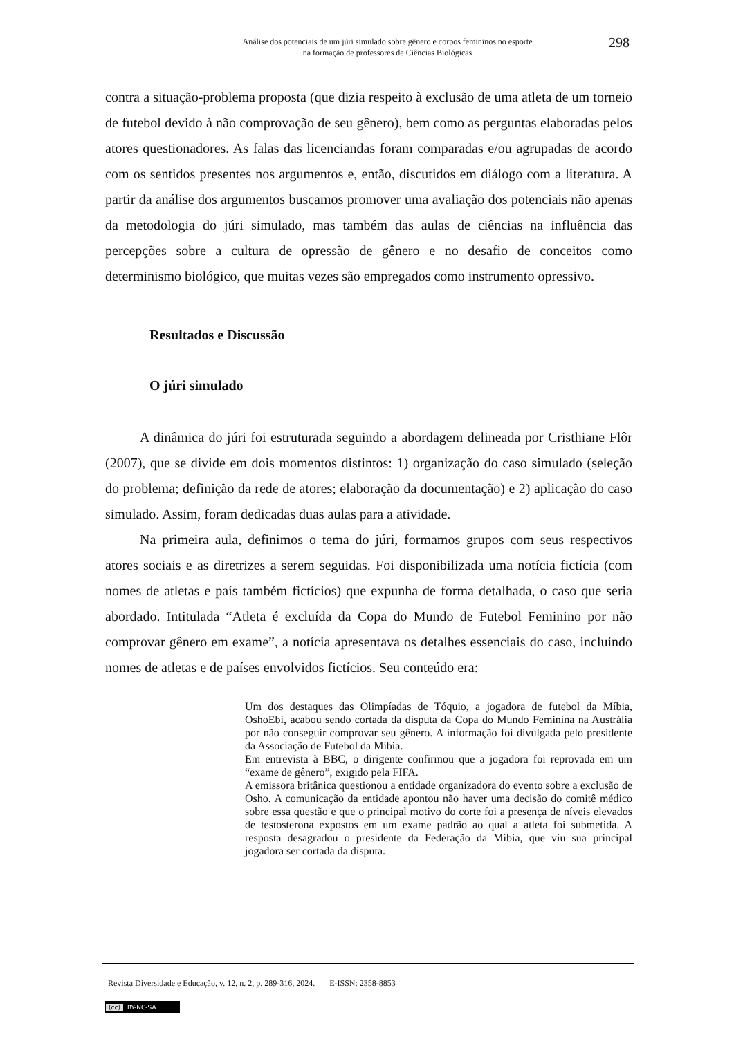Análise dos potenciais de um júri simulado sobre gênero e corpos femininos no esporte
na formação de professores de Ciências Biológicas
298
contra a situação-problema proposta (que dizia respeito à exclusão de uma atleta de um torneio de futebol devido à não comprovação de seu gênero), bem como as perguntas elaboradas pelos atores questionadores. As falas das licenciandas foram comparadas e/ou agrupadas de acordo com os sentidos presentes nos argumentos e, então, discutidos em diálogo com a literatura. A partir da análise dos argumentos buscamos promover uma avaliação dos potenciais não apenas da metodologia do júri simulado, mas também das aulas de ciências na influência das percepções sobre a cultura de opressão de gênero e no desafio de conceitos como determinismo biológico, que muitas vezes são empregados como instrumento opressivo.
Resultados e Discussão
O júri simulado
A dinâmica do júri foi estruturada seguindo a abordagem delineada por Cristhiane Flôr (2007), que se divide em dois momentos distintos: 1) organização do caso simulado (seleção do problema; definição da rede de atores; elaboração da documentação) e 2) aplicação do caso simulado. Assim, foram dedicadas duas aulas para a atividade.
Na primeira aula, definimos o tema do júri, formamos grupos com seus respectivos atores sociais e as diretrizes a serem seguidas. Foi disponibilizada uma notícia fictícia (com nomes de atletas e país também fictícios) que expunha de forma detalhada, o caso que seria abordado. Intitulada “Atleta é excluída da Copa do Mundo de Futebol Feminino por não comprovar gênero em exame”, a notícia apresentava os detalhes essenciais do caso, incluindo nomes de atletas e de países envolvidos fictícios. Seu conteúdo era:
Um dos destaques das Olimpíadas de Tóquio, a jogadora de futebol da Míbia, OshoEbi, acabou sendo cortada da disputa da Copa do Mundo Feminina na Austrália por não conseguir comprovar seu gênero. A informação foi divulgada pelo presidente da Associação de Futebol da Míbia.
Em entrevista à BBC, o dirigente confirmou que a jogadora foi reprovada em um “exame de gênero”, exigido pela FIFA.
A emissora britânica questionou a entidade organizadora do evento sobre a exclusão de Osho. A comunicação da entidade apontou não haver uma decisão do comitê médico sobre essa questão e que o principal motivo do corte foi a presença de níveis elevados de testosterona expostos em um exame padrão ao qual a atleta foi submetida. A resposta desagradou o presidente da Federação da Míbia, que viu sua principal jogadora ser cortada da disputa.
Revista Diversidade e Educação, v. 12, n. 2, p. 289-316, 2024. E-ISSN: 2358-8853
(cc) BY-NC-SA